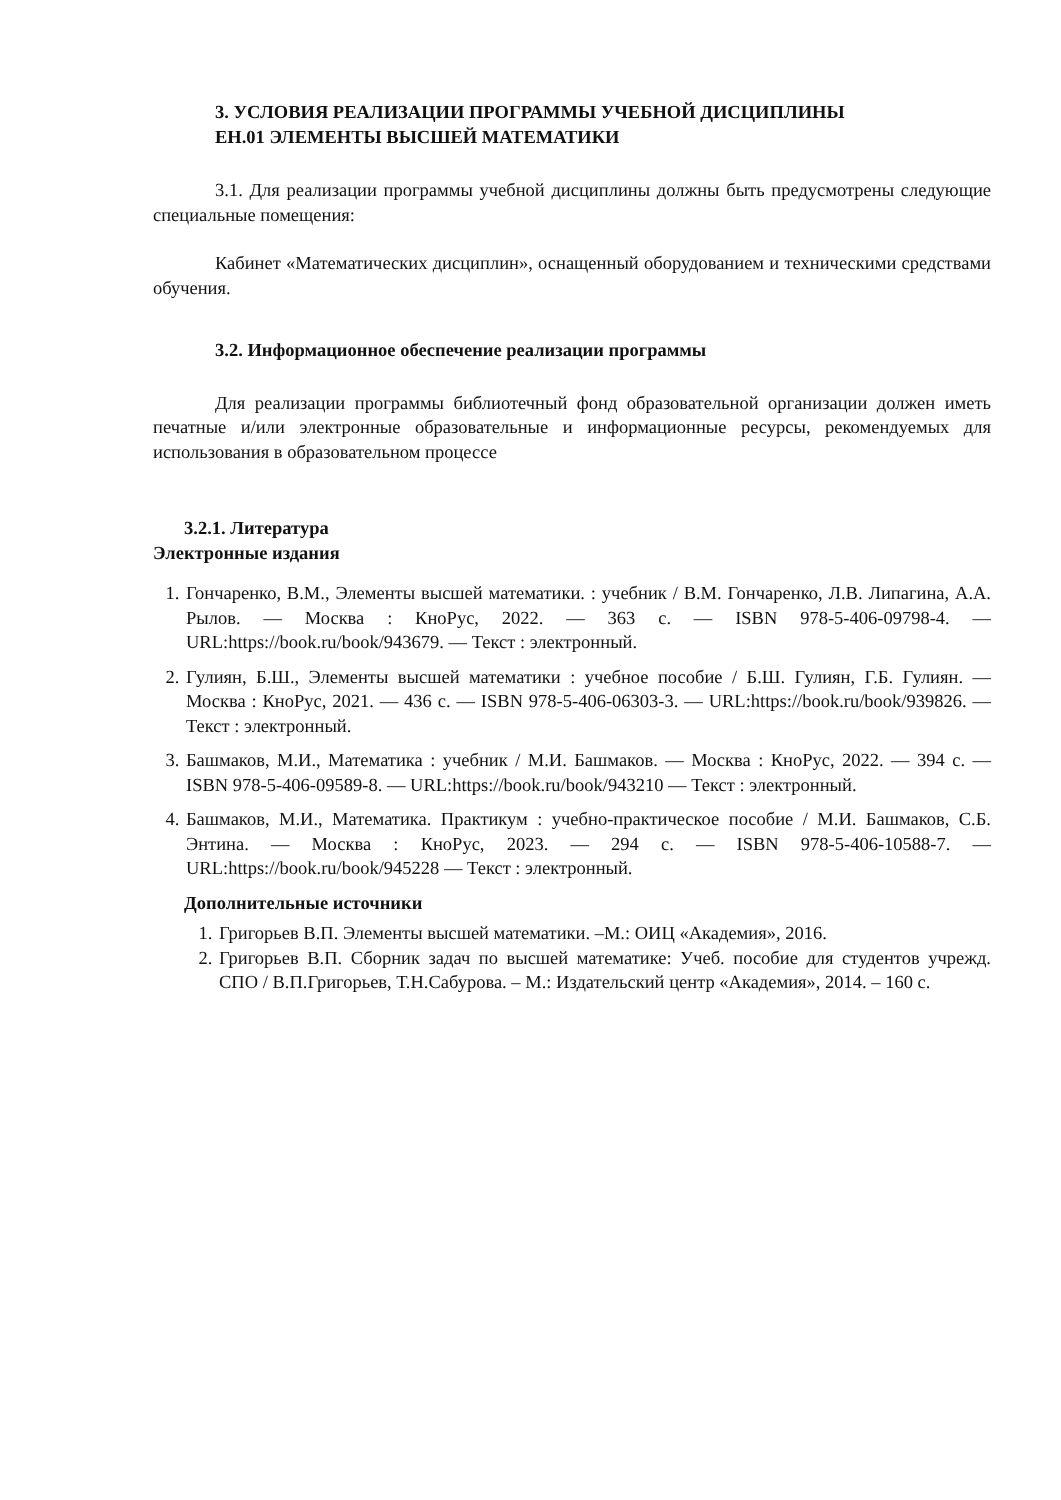3. УСЛОВИЯ РЕАЛИЗАЦИИ ПРОГРАММЫ УЧЕБНОЙ ДИСЦИПЛИНЫ
ЕН.01 ЭЛЕМЕНТЫ ВЫСШЕЙ МАТЕМАТИКИ
3.1. Для реализации программы учебной дисциплины должны быть предусмотрены следующие специальные помещения:
Кабинет «Математических дисциплин», оснащенный оборудованием и техническими средствами обучения.
3.2. Информационное обеспечение реализации программы
Для реализации программы библиотечный фонд образовательной организации должен иметь печатные и/или электронные образовательные и информационные ресурсы, рекомендуемых для использования в образовательном процессе
3.2.1. Литература
Электронные издания
1. Гончаренко, В.М., Элементы высшей математики. : учебник / В.М. Гончаренко, Л.В. Липагина, А.А. Рылов. — Москва : КноРус, 2022. — 363 с. — ISBN 978-5-406-09798-4. — URL:https://book.ru/book/943679. — Текст : электронный.
2. Гулиян, Б.Ш., Элементы высшей математики : учебное пособие / Б.Ш. Гулиян, Г.Б. Гулиян. — Москва : КноРус, 2021. — 436 с. — ISBN 978-5-406-06303-3. — URL:https://book.ru/book/939826. — Текст : электронный.
3. Башмаков, М.И., Математика : учебник / М.И. Башмаков. — Москва : КноРус, 2022. — 394 с. — ISBN 978-5-406-09589-8. — URL:https://book.ru/book/943210 — Текст : электронный.
4. Башмаков, М.И., Математика. Практикум : учебно-практическое пособие / М.И. Башмаков, С.Б. Энтина. — Москва : КноРус, 2023. — 294 с. — ISBN 978-5-406-10588-7. — URL:https://book.ru/book/945228 — Текст : электронный.
Дополнительные источники
1. Григорьев В.П. Элементы высшей математики. –М.: ОИЦ «Академия», 2016.
2. Григорьев В.П. Сборник задач по высшей математике: Учеб. пособие для студентов учрежд. СПО / В.П.Григорьев, Т.Н.Сабурова. – М.: Издательский центр «Академия», 2014. – 160 с.